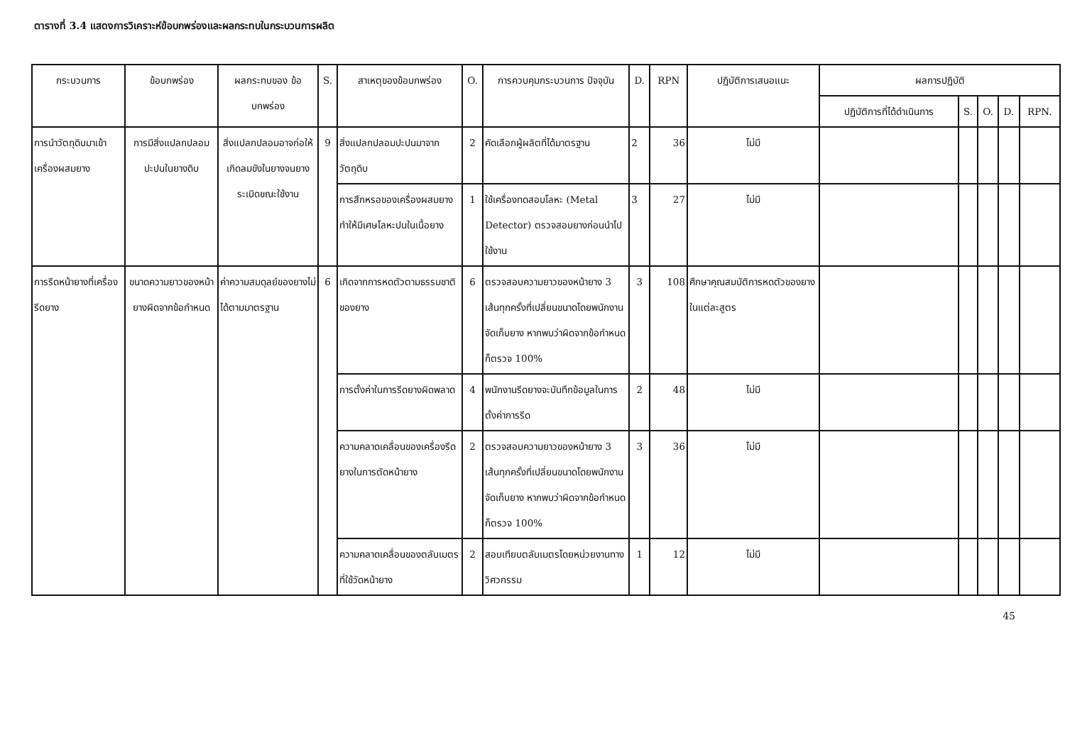ตารางที่ 3.4 แสดงการวิเคราะห์ข้อบกพร่องและผลกระทบในกระบวนการผลิต
| กระบวนการ | ข้อบกพร่อง | ผลกระทบของ ข้อบกพร่อง | S. | สาเหตุของข้อบกพร่อง | O. | การควบคุมกระบวนการ ปัจจุบัน | D. | RPN | ปฏิบัติการเสนอแนะ | ผลการปฏิบัติ | | | | |
| --- | --- | --- | --- | --- | --- | --- | --- | --- | --- | --- | --- | --- | --- | --- |
| | | | | | | | | | | ปฏิบัติการที่ได้ดำเนินการ | S. | O. | D. | RPN. |
| การนำวัตถุดิบมาเข้าเครื่องผสมยาง | การมีสิ่งแปลกปลอมปะปนในยางดิบ | สิ่งแปลกปลอมอาจก่อให้เกิดลมขังในยางจนยางระเบิดขณะใช้งาน | 9 | สิ่งแปลกปลอมปะปนมาจากวัตถุดิบ | 2 | คัดเลือกผู้ผลิตที่ได้มาตรฐาน | 2 | 36 | ไม่มี | | | | | |
| | | | | การสึกหรอของเครื่องผสมยาง ทำให้มีเศษโลหะปนในเนื้อยาง | 1 | ใช้เครื่องทดสอบโลหะ (Metal Detector) ตรวจสอบยางก่อนนำไปใช้งาน | 3 | 27 | ไม่มี | | | | | |
| การรีดหน้ายางที่เครื่องรีดยาง | ขนาดความยาวของหน้ายางผิดจากข้อกำหนด | ค่าความสมดุลย์ของยางไม่ได้ตามมาตรฐาน | 6 | เกิดจากการหดตัวตามธรรมชาติของยาง | 6 | ตรวจสอบความยาวของหน้ายาง 3 เส้นทุกครั้งที่เปลี่ยนขนาดโดยพนักงานจัดเก็บยาง หากพบว่าผิดจากข้อกำหนดก็ตรวจ 100% | 3 | 108 | ศึกษาคุณสมบัติการหดตัวของยางในแต่ละสูตร | | | | | |
| | | | | การตั้งค่าในการรีดยางผิดพลาด | 4 | พนักงานรีดยางจะบันทึกข้อมูลในการตั้งค่าการรีด | 2 | 48 | ไม่มี | | | | | |
| | | | | ความคลาดเคลื่อนของเครื่องรีดยางในการตัดหน้ายาง | 2 | ตรวจสอบความยาวของหน้ายาง 3 เส้นทุกครั้งที่เปลี่ยนขนาดโดยพนักงานจัดเก็บยาง หากพบว่าผิดจากข้อกำหนดก็ตรวจ 100% | 3 | 36 | ไม่มี | | | | | |
| | | | | ความคลาดเคลื่อนของตลับเมตรที่ใช้วัดหน้ายาง | 2 | สอบเทียบตลับเมตรโดยหน่วยงานทางวิศวกรรม | 1 | 12 | ไม่มี | | | | | |
45